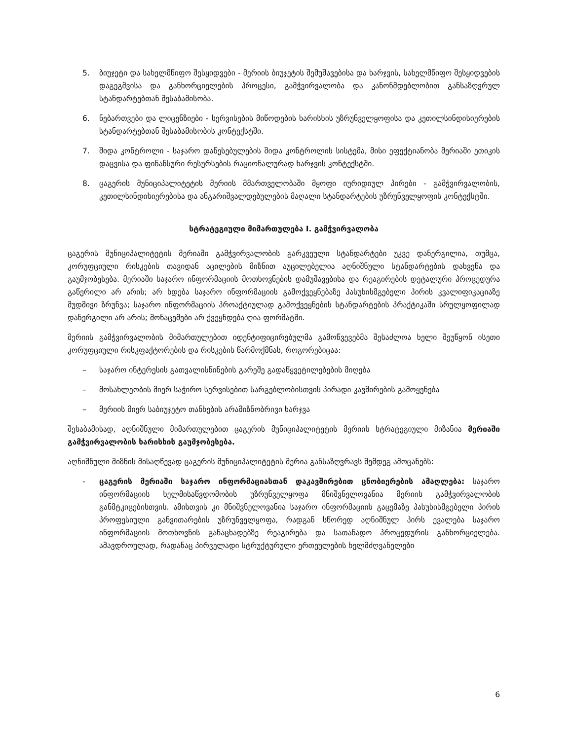5. ბიუჯეტი და სახელმწიფო შესყიდვები - მერიის ბიუჯეტის შემუშავებისა და ხარჯვის, სახელმწიფო შესყიდვების დაგეგმვისა და განხორციელების პროცესი, გამჭვირვალობა და კანონმდებლობით განსაზღვრულ სტანდარტებთან შესაბამისობა.
6. ნებართვები და ლიცენზიები - სერვისების მიწოდების ხარისხის უზრუნველყოფისა და კეთილსინდისიერების სტანდარტებთან შესაბამისობის კონტექსტში.
7. შიდა კონტროლი - საჯარო დაწესებულების შიდა კონტროლის სისტემა, მისი ეფექტიანობა მერიაში ეთიკის დაცვისა და ფინანსური რესურსების რაციონალურად ხარჯვის კონტექსტში.
8. ცაგერის მუნიციპალიტეტის მერიის მმართველობაში მყოფი იურიდიულ პირები - გამჭვირვალობის, კეთილსინდისიერებისა და ანგარიშვალდებულების მაღალი სტანდარტების უზრუნველყოფის კონტექსტში.
სტრატეგიული მიმართულება I. გამჭვირვალობა
ცაგერის მუნიციპალიტეტის მერიაში გამჭვირვალობის გარკვეული სტანდარტები უკვე დანერგილია, თუმცა, კორუფციული რისკების თავიდან აცილების მიზნით აუცილებელია აღნიშნული სტანდარტების დახვეწა და გაუმჯობესება. მერიაში საჯარო ინფორმაციის მოთხოვნების დამუშავებისა და რეაგირების დეტალური პროცედურა გაწერილი არ არის; არ ხდება საჯარო ინფორმაციის გამოქვეყნებაზე პასუხისმგებელი პირის კვალიფიკაციაზე მუდმივი ზრუნვა; საჯარო ინფორმაციის პროაქტიულად გამოქვეყნების სტანდარტების პრაქტიკაში სრულყოფილად დანერგილი არ არის; მონაცემები არ ქვეყნდება ღია ფორმატში.
მერიის გამჭვირვალობის მიმართულებით იდენტიფიცირებულმა გამოწვევებმა შესაძლოა ხელი შეუწყონ ისეთი კორუფციული რისკფაქტორების და რისკების წარმოქმნას, როგორებიცაა:
– საჯარო ინტერესის გათვალისწინების გარეშე გადაწყვეტილებების მიღება
– მოსახლეობის მიერ საჭირო სერვისებით სარგებლობისთვის პირადი კავშირების გამოყენება
– მერიის მიერ საბიუჯეტო თანხების არამიზნობრივი ხარჯვა
შესაბამისად, აღნიშნული მიმართულებით ცაგერის მუნიციპალიტეტის მერიის სტრატეგიული მიზანია მერიაში გამჭვირვალობის ხარისხის გაუმჯობესება.
აღნიშნული მიზნის მისაღწევად ცაგერის მუნიციპალიტეტის მერია განსაზღვრავს შემდეგ ამოცანებს:
- ცაგერის მერიაში საჯარო ინფორმაციასთან დაკავშირებით ცნობიერების ამაღლება: საჯარო ინფორმაციის ხელმისაწვდომობის უზრუნველყოფა მნიშვნელოვანია მერიის გამჭვირვალობის განმტკიცებისთვის. ამისთვის კი მნიშვნელოვანია საჯარო ინფორმაციის გაცემაზე პასუხისმგებელი პირის პროფესიული განვითარების უზრუნველყოფა, რადგან სწორედ აღნიშნულ პირს ევალება საჯარო ინფორმაციის მოთხოვნის განაცხადებზე რეაგირება და სათანადო პროცედურის განხორციელება. ამავდროულად, რადანაც პირველადი სტრუქტურული ერთეულების ხელმძღვანელები
6